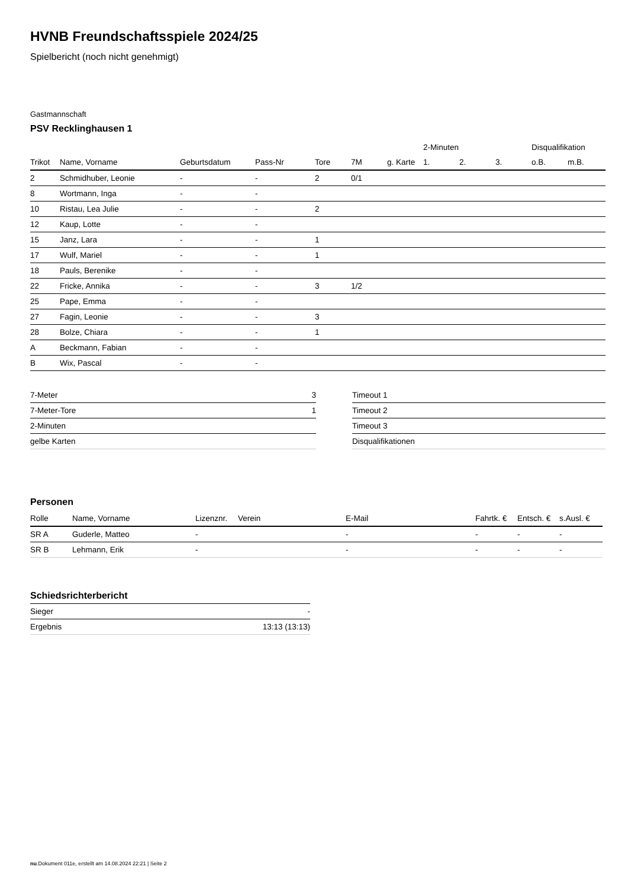HVNB Freundschaftsspiele 2024/25
Spielbericht (noch nicht genehmigt)
Gastmannschaft
PSV Recklinghausen 1
| | | | | | | | 2-Minuten | | | Disqualifikation | |
| --- | --- | --- | --- | --- | --- | --- | --- | --- | --- | --- | --- |
| Trikot | Name, Vorname | Geburtsdatum | Pass-Nr | Tore | 7M | g. Karte | 1. | 2. | 3. | o.B. | m.B. |
| 2 | Schmidhuber, Leonie | - | - | 2 | 0/1 | | | | | | |
| 8 | Wortmann, Inga | - | - | | | | | | | | |
| 10 | Ristau, Lea Julie | - | - | 2 | | | | | | | |
| 12 | Kaup, Lotte | - | - | | | | | | | | |
| 15 | Janz, Lara | - | - | 1 | | | | | | | |
| 17 | Wulf, Mariel | - | - | 1 | | | | | | | |
| 18 | Pauls, Berenike | - | - | | | | | | | | |
| 22 | Fricke, Annika | - | - | 3 | 1/2 | | | | | | |
| 25 | Pape, Emma | - | - | | | | | | | | |
| 27 | Fagin, Leonie | - | - | 3 | | | | | | | |
| 28 | Bolze, Chiara | - | - | 1 | | | | | | | |
| A | Beckmann, Fabian | - | - | | | | | | | | |
| B | Wix, Pascal | - | - | | | | | | | | |
| 7-Meter | 3 |
| 7-Meter-Tore | 1 |
| 2-Minuten | |
| gelbe Karten | |
| Timeout 1 |
| Timeout 2 |
| Timeout 3 |
| Disqualifikationen |
Personen
| Rolle | Name, Vorname | Lizenznr. | Verein | E-Mail | Fahrtk. € | Entsch. € | s.Ausl. € |
| --- | --- | --- | --- | --- | --- | --- | --- |
| SR A | Guderle, Matteo | - | | - | - | - | - |
| SR B | Lehmann, Erik | - | | - | - | - | - |
Schiedsrichterbericht
| Sieger | - |
| Ergebnis | 13:13 (13:13) |
nu.Dokument 011e, erstellt am 14.08.2024 22:21 | Seite 2